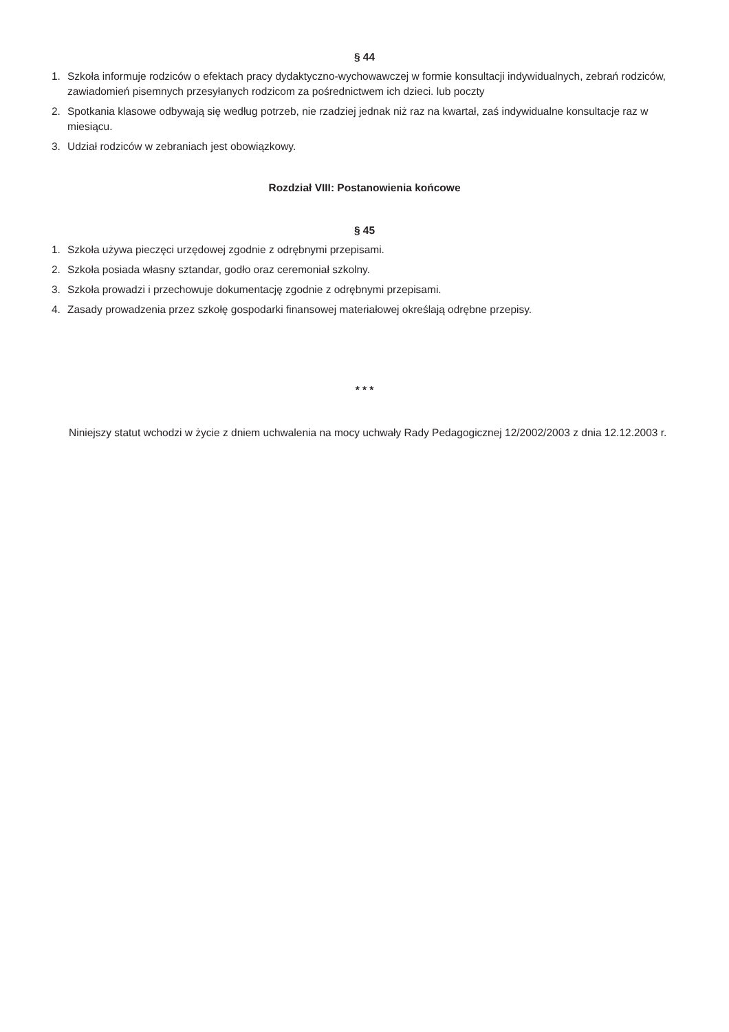§ 44
1. Szkoła informuje rodziców o efektach pracy dydaktyczno-wychowawczej w formie konsultacji indywidualnych, zebrań rodziców, zawiadomień pisemnych przesyłanych rodzicom za pośrednictwem ich dzieci. lub poczty
2. Spotkania klasowe odbywają się według potrzeb, nie rzadziej jednak niż raz na kwartał, zaś indywidualne konsultacje raz w miesiącu.
3. Udział rodziców w zebraniach jest obowiązkowy.
Rozdział VIII: Postanowienia końcowe
§ 45
1. Szkoła używa pieczęci urzędowej zgodnie z odrębnymi przepisami.
2. Szkoła posiada własny sztandar, godło oraz ceremoniał szkolny.
3. Szkoła prowadzi i przechowuje dokumentację zgodnie z odrębnymi przepisami.
4. Zasady prowadzenia przez szkołę gospodarki finansowej materiałowej określają odrębne przepisy.
* * *
Niniejszy statut wchodzi w życie z dniem uchwalenia na mocy uchwały Rady Pedagogicznej 12/2002/2003 z dnia 12.12.2003 r.